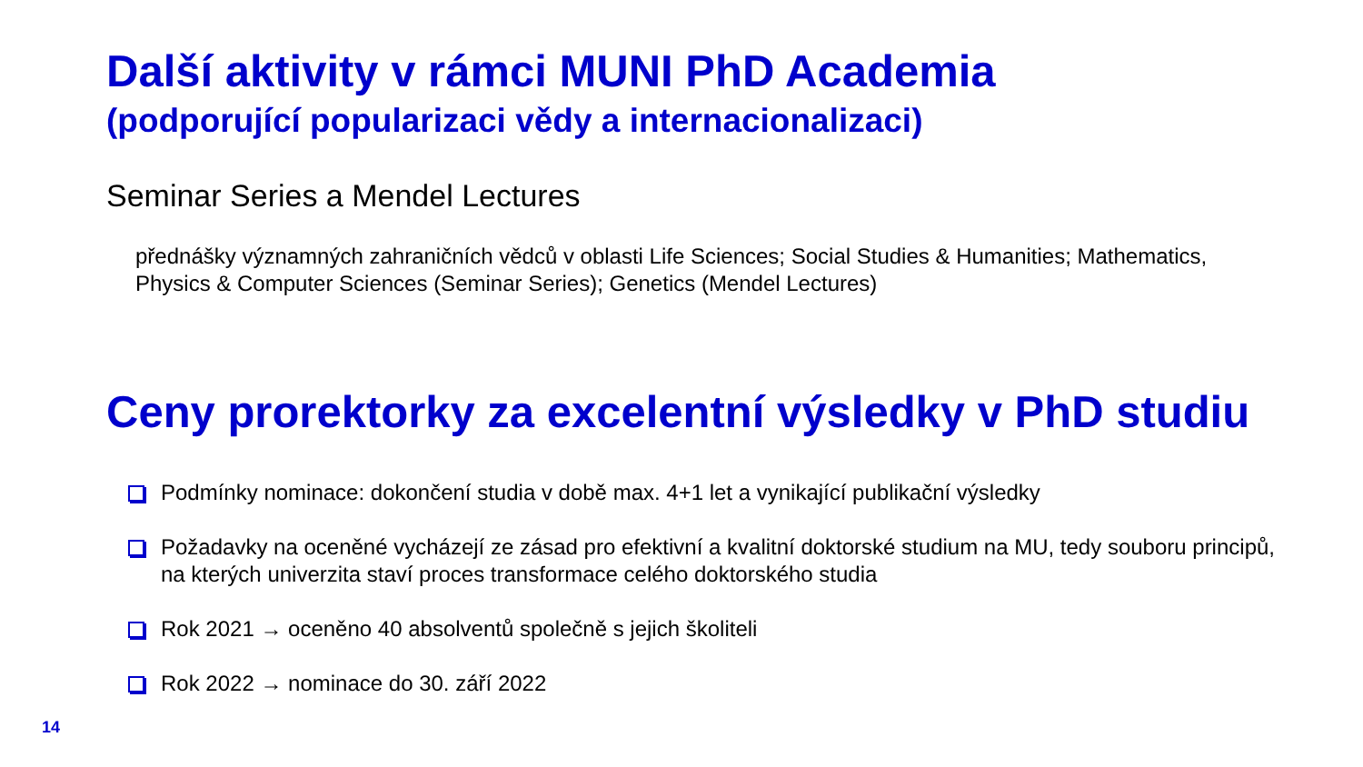Další aktivity v rámci MUNI PhD Academia
(podporující popularizaci vědy a internacionalizaci)
Seminar Series a Mendel Lectures
přednášky významných zahraničních vědců v oblasti Life Sciences; Social Studies & Humanities; Mathematics, Physics & Computer Sciences (Seminar Series); Genetics (Mendel Lectures)
Ceny prorektorky za excelentní výsledky v PhD studiu
Podmínky nominace: dokončení studia v době max. 4+1 let a vynikající publikační výsledky
Požadavky na oceněné vycházejí ze zásad pro efektivní a kvalitní doktorské studium na MU, tedy souboru principů, na kterých univerzita staví proces transformace celého doktorského studia
Rok 2021 → oceněno 40 absolventů společně s jejich školiteli
Rok 2022 → nominace do 30. září 2022
14